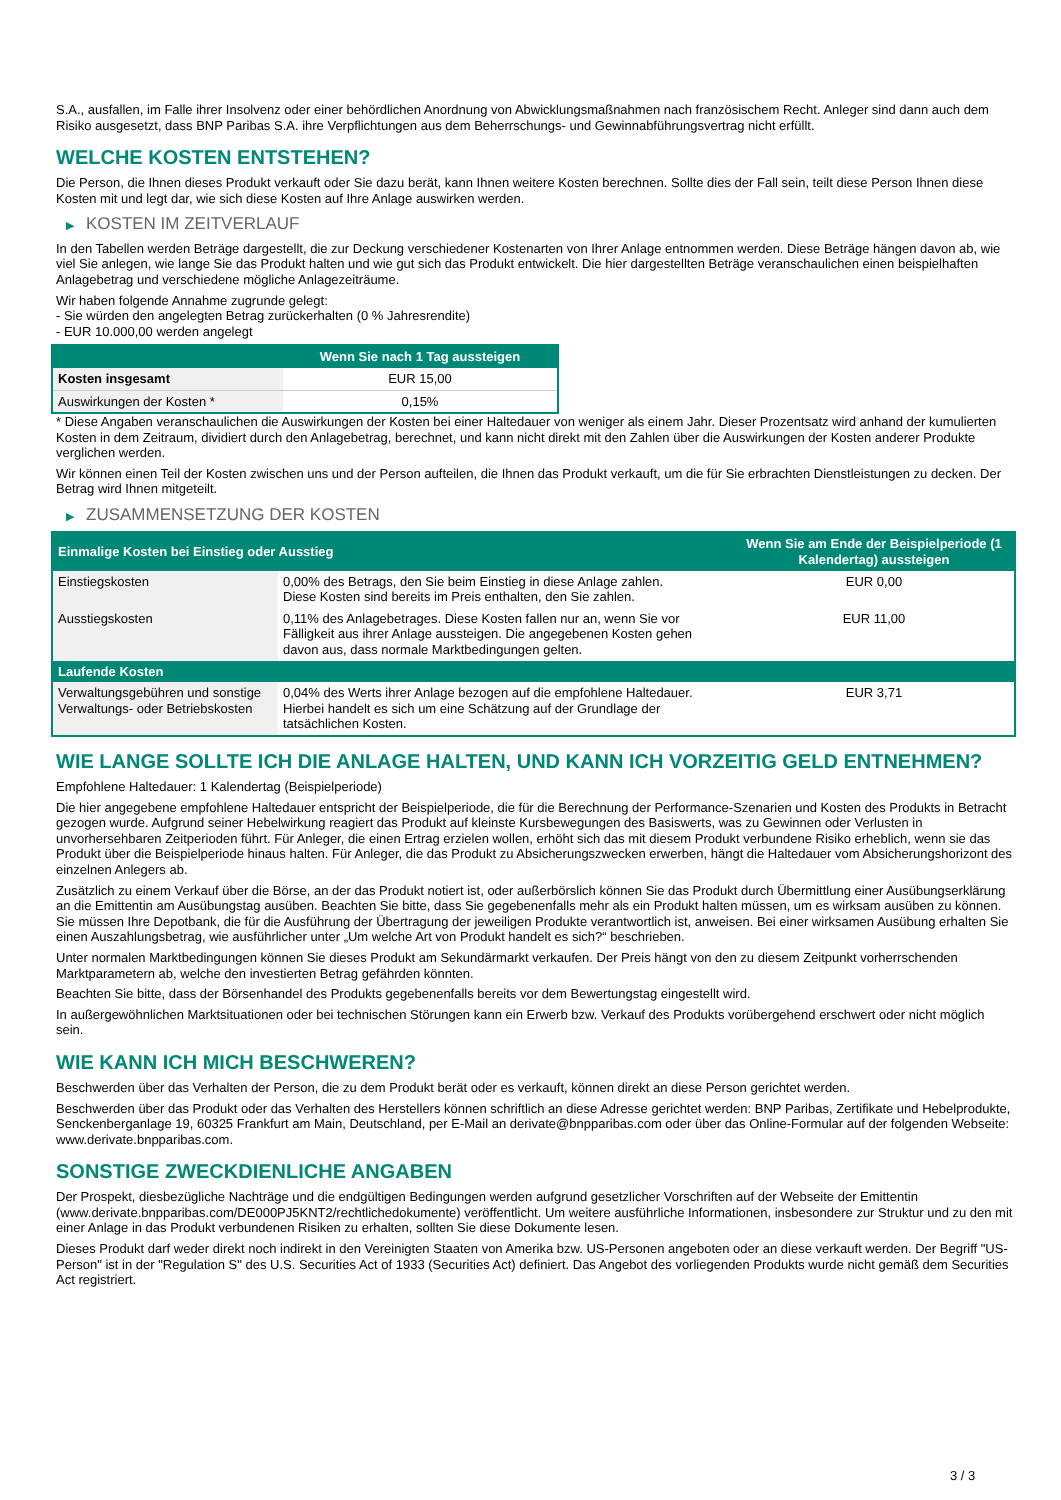S.A., ausfallen, im Falle ihrer Insolvenz oder einer behördlichen Anordnung von Abwicklungsmaßnahmen nach französischem Recht. Anleger sind dann auch dem Risiko ausgesetzt, dass BNP Paribas S.A. ihre Verpflichtungen aus dem Beherrschungs- und Gewinnabführungsvertrag nicht erfüllt.
WELCHE KOSTEN ENTSTEHEN?
Die Person, die Ihnen dieses Produkt verkauft oder Sie dazu berät, kann Ihnen weitere Kosten berechnen. Sollte dies der Fall sein, teilt diese Person Ihnen diese Kosten mit und legt dar, wie sich diese Kosten auf Ihre Anlage auswirken werden.
▶ KOSTEN IM ZEITVERLAUF
In den Tabellen werden Beträge dargestellt, die zur Deckung verschiedener Kostenarten von Ihrer Anlage entnommen werden. Diese Beträge hängen davon ab, wie viel Sie anlegen, wie lange Sie das Produkt halten und wie gut sich das Produkt entwickelt. Die hier dargestellten Beträge veranschaulichen einen beispielhaften Anlagebetrag und verschiedene mögliche Anlagezeiträume.
Wir haben folgende Annahme zugrunde gelegt:
- Sie würden den angelegten Betrag zurückerhalten (0 % Jahresrendite)
- EUR 10.000,00 werden angelegt
| | Wenn Sie nach 1 Tag aussteigen |
| --- | --- |
| Kosten insgesamt | EUR 15,00 |
| Auswirkungen der Kosten * | 0,15% |
* Diese Angaben veranschaulichen die Auswirkungen der Kosten bei einer Haltedauer von weniger als einem Jahr. Dieser Prozentsatz wird anhand der kumulierten Kosten in dem Zeitraum, dividiert durch den Anlagebetrag, berechnet, und kann nicht direkt mit den Zahlen über die Auswirkungen der Kosten anderer Produkte verglichen werden.
Wir können einen Teil der Kosten zwischen uns und der Person aufteilen, die Ihnen das Produkt verkauft, um die für Sie erbrachten Dienstleistungen zu decken. Der Betrag wird Ihnen mitgeteilt.
▶ ZUSAMMENSETZUNG DER KOSTEN
| Einmalige Kosten bei Einstieg oder Ausstieg | | Wenn Sie am Ende der Beispielperiode (1 Kalendertag) aussteigen |
| --- | --- | --- |
| Einstiegskosten | 0,00% des Betrags, den Sie beim Einstieg in diese Anlage zahlen. Diese Kosten sind bereits im Preis enthalten, den Sie zahlen. | EUR 0,00 |
| Ausstiegskosten | 0,11% des Anlagebetrages. Diese Kosten fallen nur an, wenn Sie vor Fälligkeit aus ihrer Anlage aussteigen. Die angegebenen Kosten gehen davon aus, dass normale Marktbedingungen gelten. | EUR 11,00 |
| Laufende Kosten | | |
| Verwaltungsgebühren und sonstige Verwaltungs- oder Betriebskosten | 0,04% des Werts ihrer Anlage bezogen auf die empfohlene Haltedauer. Hierbei handelt es sich um eine Schätzung auf der Grundlage der tatsächlichen Kosten. | EUR 3,71 |
WIE LANGE SOLLTE ICH DIE ANLAGE HALTEN, UND KANN ICH VORZEITIG GELD ENTNEHMEN?
Empfohlene Haltedauer: 1 Kalendertag (Beispielperiode)
Die hier angegebene empfohlene Haltedauer entspricht der Beispielperiode, die für die Berechnung der Performance-Szenarien und Kosten des Produkts in Betracht gezogen wurde. Aufgrund seiner Hebelwirkung reagiert das Produkt auf kleinste Kursbewegungen des Basiswerts, was zu Gewinnen oder Verlusten in unvorhersehbaren Zeitperioden führt. Für Anleger, die einen Ertrag erzielen wollen, erhöht sich das mit diesem Produkt verbundene Risiko erheblich, wenn sie das Produkt über die Beispielperiode hinaus halten. Für Anleger, die das Produkt zu Absicherungszwecken erwerben, hängt die Haltedauer vom Absicherungshorizont des einzelnen Anlegers ab.
Zusätzlich zu einem Verkauf über die Börse, an der das Produkt notiert ist, oder außerbörslich können Sie das Produkt durch Übermittlung einer Ausübungserklärung an die Emittentin am Ausübungstag ausüben. Beachten Sie bitte, dass Sie gegebenenfalls mehr als ein Produkt halten müssen, um es wirksam ausüben zu können. Sie müssen Ihre Depotbank, die für die Ausführung der Übertragung der jeweiligen Produkte verantwortlich ist, anweisen. Bei einer wirksamen Ausübung erhalten Sie einen Auszahlungsbetrag, wie ausführlicher unter „Um welche Art von Produkt handelt es sich?“ beschrieben.
Unter normalen Marktbedingungen können Sie dieses Produkt am Sekundärmarkt verkaufen. Der Preis hängt von den zu diesem Zeitpunkt vorherrschenden Marktparametern ab, welche den investierten Betrag gefährden könnten.
Beachten Sie bitte, dass der Börsenhandel des Produkts gegebenenfalls bereits vor dem Bewertungstag eingestellt wird.
In außergewöhnlichen Marktsituationen oder bei technischen Störungen kann ein Erwerb bzw. Verkauf des Produkts vorübergehend erschwert oder nicht möglich sein.
WIE KANN ICH MICH BESCHWEREN?
Beschwerden über das Verhalten der Person, die zu dem Produkt berät oder es verkauft, können direkt an diese Person gerichtet werden.
Beschwerden über das Produkt oder das Verhalten des Herstellers können schriftlich an diese Adresse gerichtet werden: BNP Paribas, Zertifikate und Hebelprodukte, Senckenberganlage 19, 60325 Frankfurt am Main, Deutschland, per E-Mail an derivate@bnpparibas.com oder über das Online-Formular auf der folgenden Webseite: www.derivate.bnpparibas.com.
SONSTIGE ZWECKDIENLICHE ANGABEN
Der Prospekt, diesbezügliche Nachträge und die endgültigen Bedingungen werden aufgrund gesetzlicher Vorschriften auf der Webseite der Emittentin (www.derivate.bnpparibas.com/DE000PJ5KNT2/rechtlichedokumente) veröffentlicht. Um weitere ausführliche Informationen, insbesondere zur Struktur und zu den mit einer Anlage in das Produkt verbundenen Risiken zu erhalten, sollten Sie diese Dokumente lesen.
Dieses Produkt darf weder direkt noch indirekt in den Vereinigten Staaten von Amerika bzw. US-Personen angeboten oder an diese verkauft werden. Der Begriff "US-Person" ist in der "Regulation S" des U.S. Securities Act of 1933 (Securities Act) definiert. Das Angebot des vorliegenden Produkts wurde nicht gemäß dem Securities Act registriert.
3 / 3